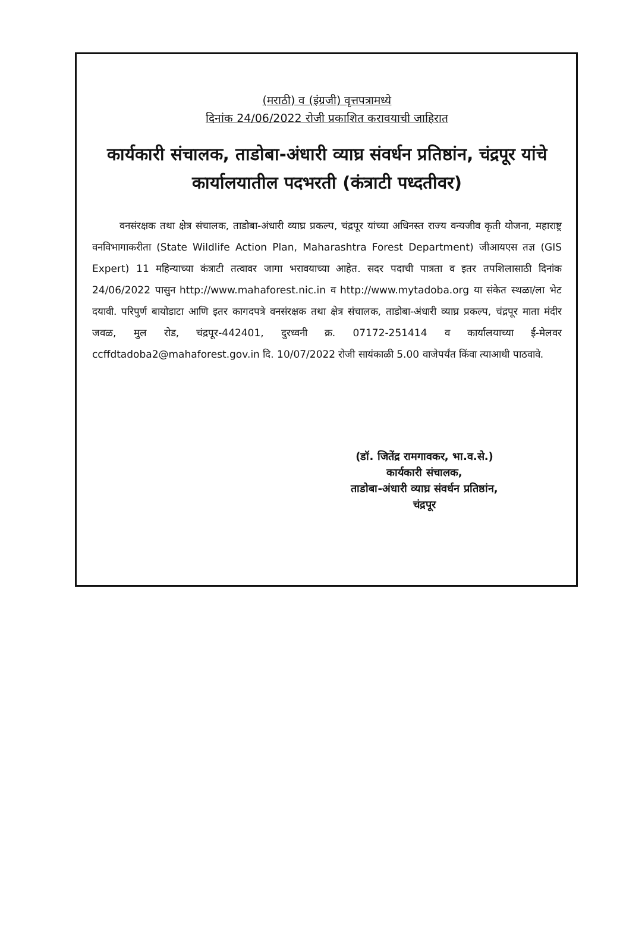(मराठी) व (इंग्रजी) वृत्तपत्रामध्ये
दिनांक 24/06/2022 रोजी प्रकाशित करावयाची जाहिरात
कार्यकारी संचालक, ताडोबा-अंधारी व्याघ्र संवर्धन प्रतिष्ठांन, चंद्रपूर यांचे कार्यालयातील पदभरती (कंत्राटी पध्दतीवर)
वनसंरक्षक तथा क्षेत्र संचालक, ताडोबा-अंधारी व्याघ्र प्रकल्प, चंद्रपूर यांच्या अधिनस्त राज्य वन्यजीव कृती योजना, महाराष्ट्र वनविभागाकरीता (State Wildlife Action Plan, Maharashtra Forest Department) जीआयएस तज्ञ (GIS Expert) 11 महिन्याच्या कंत्राटी तत्वावर जागा भरावयाच्या आहेत. सदर पदाची पात्रता व इतर तपशिलासाठी दिनांक 24/06/2022 पासुन http://www.mahaforest.nic.in व http://www.mytadoba.org या संकेत स्थळा/ला भेट दयावी. परिपुर्ण बायोडाटा आणि इतर कागदपत्रे वनसंरक्षक तथा क्षेत्र संचालक, ताडोबा-अंधारी व्याघ्र प्रकल्प, चंद्रपूर माता मंदीर जवळ, मुल रोड, चंद्रपूर-442401, दुरध्वनी क्र. 07172-251414 व कार्यालयाच्या ई-मेलवर ccffdtadoba2@mahaforest.gov.in दि. 10/07/2022 रोजी सायंकाळी 5.00 वाजेपर्यंत किंवा त्याआधी पाठवावे.
(डॉ. जितेंद्र रामगावकर, भा.व.से.)
कार्यकारी संचालक,
ताडोबा-अंधारी व्याघ्र संवर्धन प्रतिष्ठांन,
चंद्रपूर